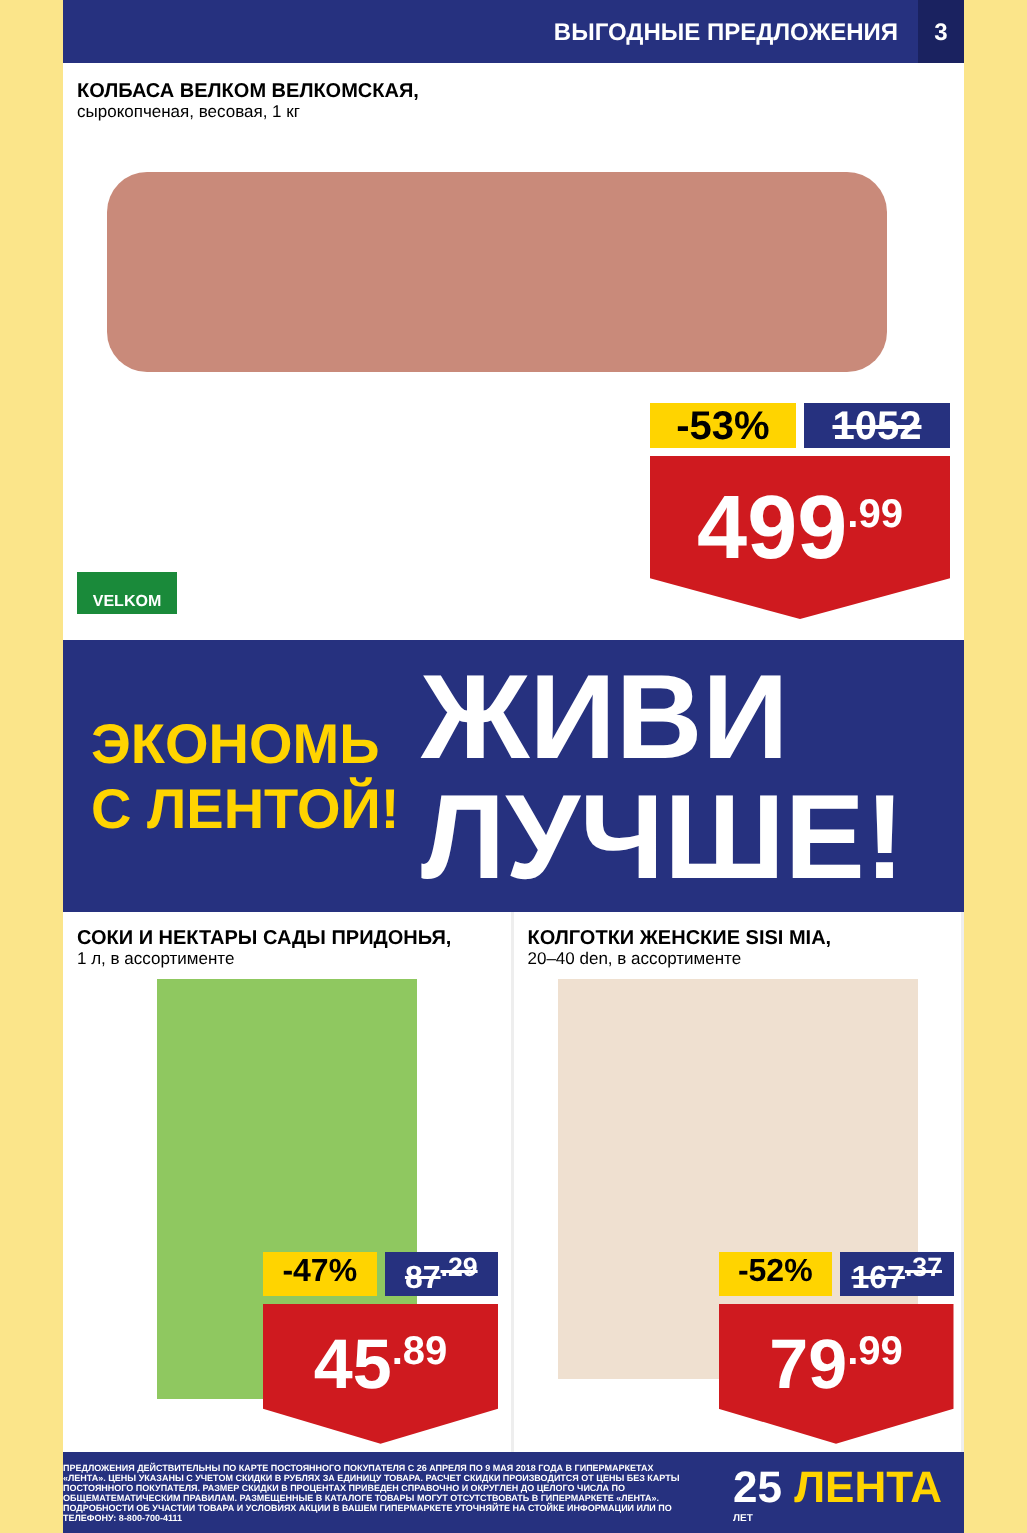ВЫГОДНЫЕ ПРЕДЛОЖЕНИЯ 3
КОЛБАСА ВЕЛКОМ ВЕЛКОМСКАЯ,
сырокопченая, весовая, 1 кг
-53% 1052
499<sup>.99</sup>
VELKOM
ЭКОНОМЬ С ЛЕНТОЙ!
ЖИВИ
ЛУЧШЕ!
СОКИ И НЕКТАРЫ САДЫ ПРИДОНЬЯ,
1 л, в ассортименте
-47% 87<sup>.29</sup>
45<sup>.89</sup>
КОЛГОТКИ ЖЕНСКИЕ SISI MIA,
20–40 den, в ассортименте
-52% 167<sup>.37</sup>
79<sup>.99</sup>
ПРЕДЛОЖЕНИЯ ДЕЙСТВИТЕЛЬНЫ ПО КАРТЕ ПОСТОЯННОГО ПОКУПАТЕЛЯ С 26 АПРЕЛЯ ПО 9 МАЯ 2018 ГОДА В ГИПЕРМАРКЕТАХ «ЛЕНТА». ЦЕНЫ УКАЗАНЫ С УЧЕТОМ СКИДКИ В РУБЛЯХ ЗА ЕДИНИЦУ ТОВАРА. РАСЧЕТ СКИДКИ ПРОИЗВОДИТСЯ ОТ ЦЕНЫ БЕЗ КАРТЫ ПОСТОЯННОГО ПОКУПАТЕЛЯ. РАЗМЕР СКИДКИ В ПРОЦЕНТАХ ПРИВЕДЕН СПРАВОЧНО И ОКРУГЛЕН ДО ЦЕЛОГО ЧИСЛА ПО ОБЩЕМАТЕМАТИЧЕСКИМ ПРАВИЛАМ. РАЗМЕЩЕННЫЕ В КАТАЛОГЕ ТОВАРЫ МОГУТ ОТСУТСТВОВАТЬ В ГИПЕРМАРКЕТЕ «ЛЕНТА». ПОДРОБНОСТИ ОБ УЧАСТИИ ТОВАРА И УСЛОВИЯХ АКЦИИ В ВАШЕМ ГИПЕРМАРКЕТЕ УТОЧНЯЙТЕ НА СТОЙКЕ ИНФОРМАЦИИ ИЛИ ПО ТЕЛЕФОНУ: 8-800-700-4111
25 ЛЕНТА
ЛЕТ